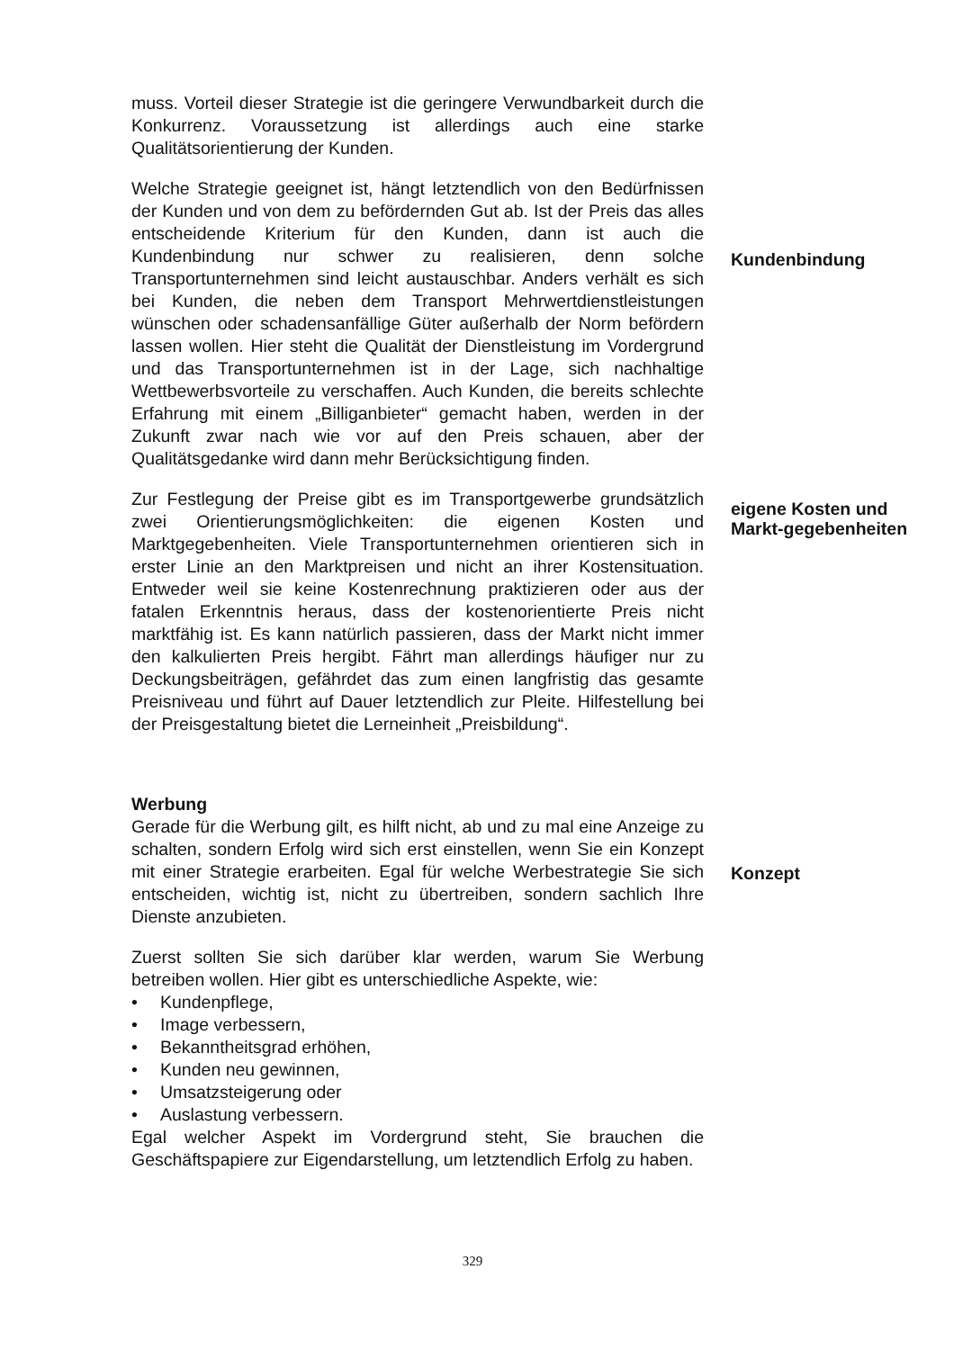muss. Vorteil dieser Strategie ist die geringere Verwundbarkeit durch die Konkurrenz. Voraussetzung ist allerdings auch eine starke Qualitätsorientierung der Kunden.
Welche Strategie geeignet ist, hängt letztendlich von den Bedürfnissen der Kunden und von dem zu befördernden Gut ab. Ist der Preis das alles entscheidende Kriterium für den Kunden, dann ist auch die Kundenbindung nur schwer zu realisieren, denn solche Transportunternehmen sind leicht austauschbar. Anders verhält es sich bei Kunden, die neben dem Transport Mehrwertdienstleistungen wünschen oder schadensanfällige Güter außerhalb der Norm befördern lassen wollen. Hier steht die Qualität der Dienstleistung im Vordergrund und das Transportunternehmen ist in der Lage, sich nachhaltige Wettbewerbsvorteile zu verschaffen. Auch Kunden, die bereits schlechte Erfahrung mit einem „Billiganbieter“ gemacht haben, werden in der Zukunft zwar nach wie vor auf den Preis schauen, aber der Qualitätsgedanke wird dann mehr Berücksichtigung finden.
Kundenbindung
Zur Festlegung der Preise gibt es im Transportgewerbe grundsätzlich zwei Orientierungsmöglichkeiten: die eigenen Kosten und Marktgegebenheiten. Viele Transportunternehmen orientieren sich in erster Linie an den Marktpreisen und nicht an ihrer Kostensituation. Entweder weil sie keine Kostenrechnung praktizieren oder aus der fatalen Erkenntnis heraus, dass der kostenorientierte Preis nicht marktfähig ist. Es kann natürlich passieren, dass der Markt nicht immer den kalkulierten Preis hergibt. Fährt man allerdings häufiger nur zu Deckungsbeiträgen, gefährdet das zum einen langfristig das gesamte Preisniveau und führt auf Dauer letztendlich zur Pleite. Hilfestellung bei der Preisgestaltung bietet die Lerneinheit „Preisbildung“.
eigene Kosten und Markt-gegebenheiten
Werbung
Gerade für die Werbung gilt, es hilft nicht, ab und zu mal eine Anzeige zu schalten, sondern Erfolg wird sich erst einstellen, wenn Sie ein Konzept mit einer Strategie erarbeiten. Egal für welche Werbestrategie Sie sich entscheiden, wichtig ist, nicht zu übertreiben, sondern sachlich Ihre Dienste anzubieten.
Konzept
Zuerst sollten Sie sich darüber klar werden, warum Sie Werbung betreiben wollen. Hier gibt es unterschiedliche Aspekte, wie:
• Kundenpflege,
• Image verbessern,
• Bekanntheitsgrad erhöhen,
• Kunden neu gewinnen,
• Umsatzsteigerung oder
• Auslastung verbessern.
Egal welcher Aspekt im Vordergrund steht, Sie brauchen die Geschäftspapiere zur Eigendarstellung, um letztendlich Erfolg zu haben.
329